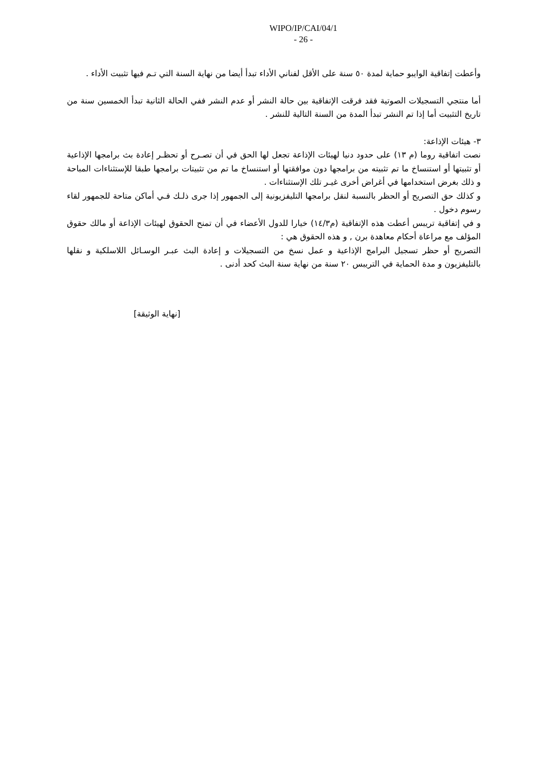WIPO/IP/CAI/04/1
- 26 -
وأعطت إتفاقية الوايبو حماية لمدة ٥٠ سنة على الأقل لفناني الأداء تبدأ أيضا من نهاية السنة التي تـم فيها تثبيت الأداء .
أما منتجي التسجيلات الصوتية فقد فرقت الإتفاقية بين حالة النشر أو عدم النشر ففي الحالة الثانية تبدأ الخمسين سنة من تاريخ التثبيت أما إذا تم النشر تبدأ المدة من السنة التالية للنشر .
٣- هيئات الإذاعة:
نصت اتفاقية روما (م ١٣) على حدود دنيا لهيئات الإذاعة تجعل لها الحق في أن تصـرح أو تحظـر إعادة بث برامجها الإذاعية أو تثبيتها أو استنساخ ما تم تثبيته من برامجها دون موافقتها أو استنساخ ما تم من تثبيتات برامجها طبقا للإستثناءات المباحة و ذلك بغرض استخدامها في أغراض أخرى غيـر تلك الإستثناءات .
و كذلك حق التصريح أو الحظر بالنسبة لنقل برامجها التليفزيونية إلى الجمهور إذا جرى ذلـك فـي أماكن متاحة للجمهور لقاء رسوم دخول .
و في إتفاقية تريبس أعطت هذه الإتفاقية (م١٤/٣) خيارا للدول الأعضاء في أن تمنح الحقوق لهيئات الإذاعة أو مالك حقوق المؤلف مع مراعاة أحكام معاهدة برن , و هذه الحقوق هي :
التصريح أو حظر تسجيل البرامج الإذاعية و عمل نسخ من التسجيلات و إعادة البث عبـر الوسـائل اللاسلكية و نقلها بالتليفزيون و مدة الحماية في التريبس ٢٠ سنة من نهاية سنة البث كحد أدنى .
[نهاية الوثيقة]